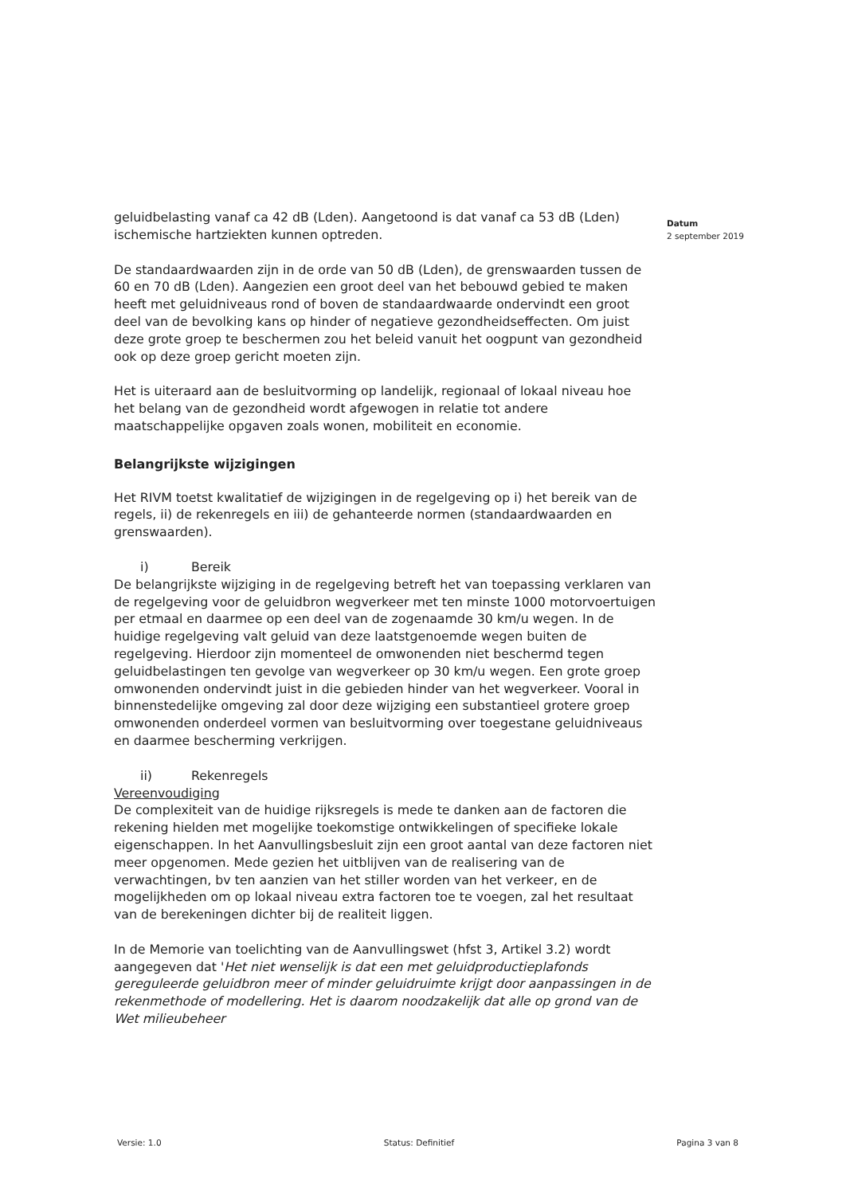Datum
2 september 2019
geluidbelasting vanaf ca 42 dB (Lden). Aangetoond is dat vanaf ca 53 dB (Lden) ischemische hartziekten kunnen optreden.
De standaardwaarden zijn in de orde van 50 dB (Lden), de grenswaarden tussen de 60 en 70 dB (Lden). Aangezien een groot deel van het bebouwd gebied te maken heeft met geluidniveaus rond of boven de standaardwaarde ondervindt een groot deel van de bevolking kans op hinder of negatieve gezondheidseffecten. Om juist deze grote groep te beschermen zou het beleid vanuit het oogpunt van gezondheid ook op deze groep gericht moeten zijn.
Het is uiteraard aan de besluitvorming op landelijk, regionaal of lokaal niveau hoe het belang van de gezondheid wordt afgewogen in relatie tot andere maatschappelijke opgaven zoals wonen, mobiliteit en economie.
Belangrijkste wijzigingen
Het RIVM toetst kwalitatief de wijzigingen in de regelgeving op i) het bereik van de regels, ii) de rekenregels en iii) de gehanteerde normen (standaardwaarden en grenswaarden).
i) Bereik
De belangrijkste wijziging in de regelgeving betreft het van toepassing verklaren van de regelgeving voor de geluidbron wegverkeer met ten minste 1000 motorvoertuigen per etmaal en daarmee op een deel van de zogenaamde 30 km/u wegen. In de huidige regelgeving valt geluid van deze laatstgenoemde wegen buiten de regelgeving. Hierdoor zijn momenteel de omwonenden niet beschermd tegen geluidbelastingen ten gevolge van wegverkeer op 30 km/u wegen. Een grote groep omwonenden ondervindt juist in die gebieden hinder van het wegverkeer. Vooral in binnenstedelijke omgeving zal door deze wijziging een substantieel grotere groep omwonenden onderdeel vormen van besluitvorming over toegestane geluidniveaus en daarmee bescherming verkrijgen.
ii) Rekenregels
Vereenvoudiging
De complexiteit van de huidige rijksregels is mede te danken aan de factoren die rekening hielden met mogelijke toekomstige ontwikkelingen of specifieke lokale eigenschappen. In het Aanvullingsbesluit zijn een groot aantal van deze factoren niet meer opgenomen. Mede gezien het uitblijven van de realisering van de verwachtingen, bv ten aanzien van het stiller worden van het verkeer, en de mogelijkheden om op lokaal niveau extra factoren toe te voegen, zal het resultaat van de berekeningen dichter bij de realiteit liggen.
In de Memorie van toelichting van de Aanvullingswet (hfst 3, Artikel 3.2) wordt aangegeven dat 'Het niet wenselijk is dat een met geluidproductieplafonds gereguleerde geluidbron meer of minder geluidruimte krijgt door aanpassingen in de rekenmethode of modellering. Het is daarom noodzakelijk dat alle op grond van de Wet milieubeheer
Versie: 1.0 Status: Definitief Pagina 3 van 8